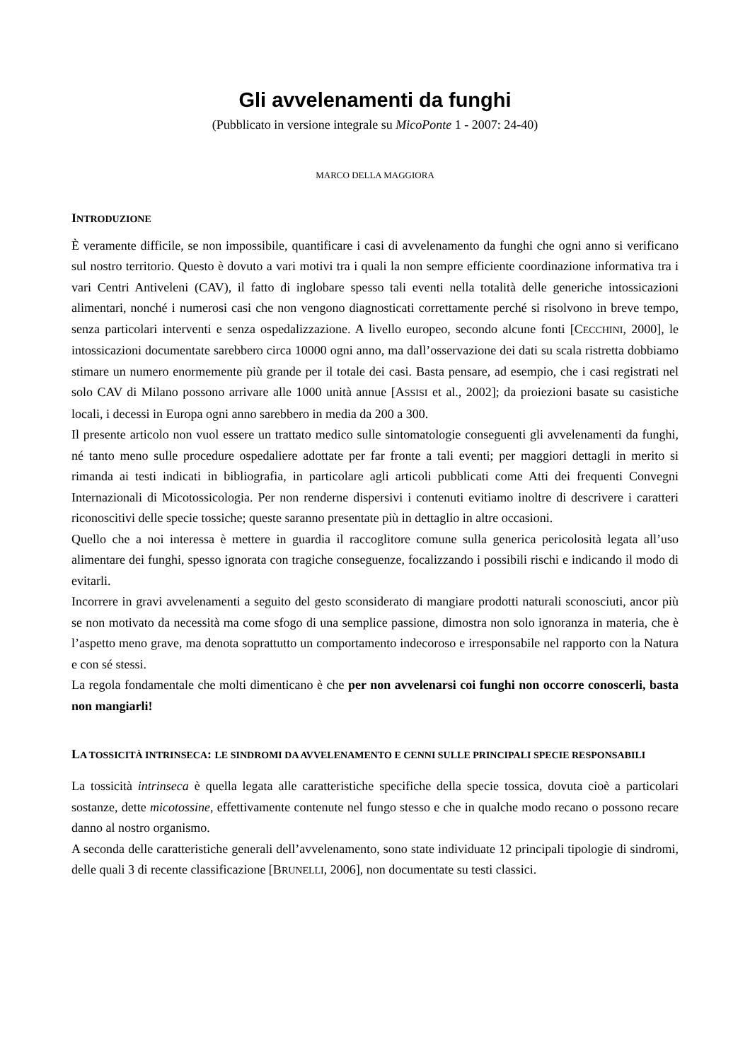Gli avvelenamenti da funghi
(Pubblicato in versione integrale su MicoPonte 1 - 2007: 24-40)
MARCO DELLA MAGGIORA
INTRODUZIONE
È veramente difficile, se non impossibile, quantificare i casi di avvelenamento da funghi che ogni anno si verificano sul nostro territorio. Questo è dovuto a vari motivi tra i quali la non sempre efficiente coordinazione informativa tra i vari Centri Antiveleni (CAV), il fatto di inglobare spesso tali eventi nella totalità delle generiche intossicazioni alimentari, nonché i numerosi casi che non vengono diagnosticati correttamente perché si risolvono in breve tempo, senza particolari interventi e senza ospedalizzazione. A livello europeo, secondo alcune fonti [CECCHINI, 2000], le intossicazioni documentate sarebbero circa 10000 ogni anno, ma dall’osservazione dei dati su scala ristretta dobbiamo stimare un numero enormemente più grande per il totale dei casi. Basta pensare, ad esempio, che i casi registrati nel solo CAV di Milano possono arrivare alle 1000 unità annue [ASSISI et al., 2002]; da proiezioni basate su casistiche locali, i decessi in Europa ogni anno sarebbero in media da 200 a 300.
Il presente articolo non vuol essere un trattato medico sulle sintomatologie conseguenti gli avvelenamenti da funghi, né tanto meno sulle procedure ospedaliere adottate per far fronte a tali eventi; per maggiori dettagli in merito si rimanda ai testi indicati in bibliografia, in particolare agli articoli pubblicati come Atti dei frequenti Convegni Internazionali di Micotossicologia. Per non renderne dispersivi i contenuti evitiamo inoltre di descrivere i caratteri riconoscitivi delle specie tossiche; queste saranno presentate più in dettaglio in altre occasioni.
Quello che a noi interessa è mettere in guardia il raccoglitore comune sulla generica pericolosità legata all’uso alimentare dei funghi, spesso ignorata con tragiche conseguenze, focalizzando i possibili rischi e indicando il modo di evitarli.
Incorrere in gravi avvelenamenti a seguito del gesto sconsiderato di mangiare prodotti naturali sconosciuti, ancor più se non motivato da necessità ma come sfogo di una semplice passione, dimostra non solo ignoranza in materia, che è l’aspetto meno grave, ma denota soprattutto un comportamento indecoroso e irresponsabile nel rapporto con la Natura e con sé stessi.
La regola fondamentale che molti dimenticano è che per non avvelenarsi coi funghi non occorre conoscerli, basta non mangiarli!
LA TOSSICITÀ INTRINSECA: LE SINDROMI DA AVVELENAMENTO E CENNI SULLE PRINCIPALI SPECIE RESPONSABILI
La tossicità intrinseca è quella legata alle caratteristiche specifiche della specie tossica, dovuta cioè a particolari sostanze, dette micotossine, effettivamente contenute nel fungo stesso e che in qualche modo recano o possono recare danno al nostro organismo.
A seconda delle caratteristiche generali dell’avvelenamento, sono state individuate 12 principali tipologie di sindromi, delle quali 3 di recente classificazione [BRUNELLI, 2006], non documentate su testi classici.